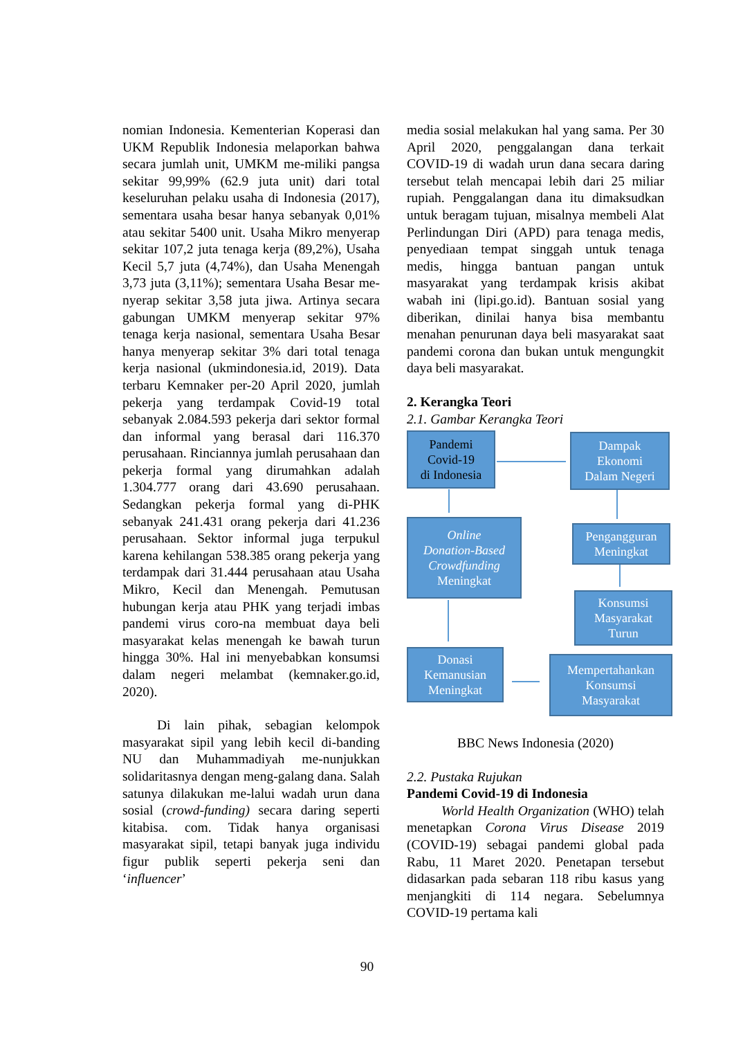nomian Indonesia. Kementerian Koperasi dan UKM Republik Indonesia melaporkan bahwa secara jumlah unit, UMKM me-miliki pangsa sekitar 99,99% (62.9 juta unit) dari total keseluruhan pelaku usaha di Indonesia (2017), sementara usaha besar hanya sebanyak 0,01% atau sekitar 5400 unit. Usaha Mikro menyerap sekitar 107,2 juta tenaga kerja (89,2%), Usaha Kecil 5,7 juta (4,74%), dan Usaha Menengah 3,73 juta (3,11%); sementara Usaha Besar me-nyerap sekitar 3,58 juta jiwa. Artinya secara gabungan UMKM menyerap sekitar 97% tenaga kerja nasional, sementara Usaha Besar hanya menyerap sekitar 3% dari total tenaga kerja nasional (ukmindonesia.id, 2019). Data terbaru Kemnaker per-20 April 2020, jumlah pekerja yang terdampak Covid-19 total sebanyak 2.084.593 pekerja dari sektor formal dan informal yang berasal dari 116.370 perusahaan. Rinciannya jumlah perusahaan dan pekerja formal yang dirumahkan adalah 1.304.777 orang dari 43.690 perusahaan. Sedangkan pekerja formal yang di-PHK sebanyak 241.431 orang pekerja dari 41.236 perusahaan. Sektor informal juga terpukul karena kehilangan 538.385 orang pekerja yang terdampak dari 31.444 perusahaan atau Usaha Mikro, Kecil dan Menengah. Pemutusan hubungan kerja atau PHK yang terjadi imbas pandemi virus coro-na membuat daya beli masyarakat kelas menengah ke bawah turun hingga 30%. Hal ini menyebabkan konsumsi dalam negeri melambat (kemnaker.go.id, 2020).
Di lain pihak, sebagian kelompok masyarakat sipil yang lebih kecil di-banding NU dan Muhammadiyah me-nunjukkan solidaritasnya dengan meng-galang dana. Salah satunya dilakukan me-lalui wadah urun dana sosial (crowd-funding) secara daring seperti kitabisa. com. Tidak hanya organisasi masyarakat sipil, tetapi banyak juga individu figur publik seperti pekerja seni dan ‘influencer’
media sosial melakukan hal yang sama. Per 30 April 2020, penggalangan dana terkait COVID-19 di wadah urun dana secara daring tersebut telah mencapai lebih dari 25 miliar rupiah. Penggalangan dana itu dimaksudkan untuk beragam tujuan, misalnya membeli Alat Perlindungan Diri (APD) para tenaga medis, penyediaan tempat singgah untuk tenaga medis, hingga bantuan pangan untuk masyarakat yang terdampak krisis akibat wabah ini (lipi.go.id). Bantuan sosial yang diberikan, dinilai hanya bisa membantu menahan penurunan daya beli masyarakat saat pandemi corona dan bukan untuk mengungkit daya beli masyarakat.
2. Kerangka Teori
2.1. Gambar Kerangka Teori
Pandemi
Covid-19
di Indonesia
Dampak
Ekonomi
Dalam Negeri
Online
Donation-Based
Crowdfunding
Meningkat
Pengangguran
Meningkat
Konsumsi
Masyarakat
Turun
Donasi
Kemanusian
Meningkat
Mempertahankan
Konsumsi
Masyarakat
BBC News Indonesia (2020)
2.2. Pustaka Rujukan
Pandemi Covid-19 di Indonesia
World Health Organization (WHO) telah menetapkan Corona Virus Disease 2019 (COVID-19) sebagai pandemi global pada Rabu, 11 Maret 2020. Penetapan tersebut didasarkan pada sebaran 118 ribu kasus yang menjangkiti di 114 negara. Sebelumnya COVID-19 pertama kali
90